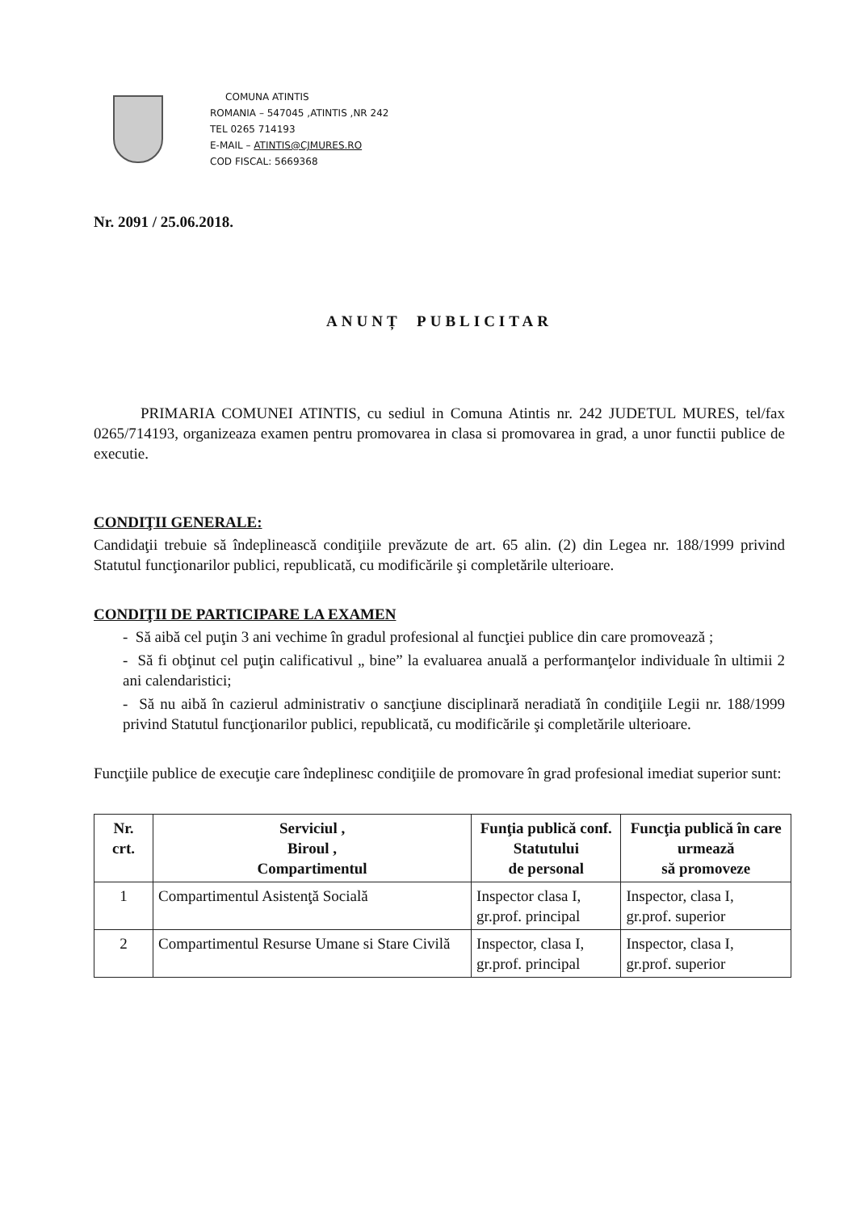COMUNA ATINTIS
ROMANIA – 547045 ,ATINTIS ,NR 242
TEL 0265 714193
E-MAIL – ATINTIS@CJMURES.RO
COD FISCAL: 5669368
Nr. 2091 / 25.06.2018.
ANUNȚ PUBLICITAR
PRIMARIA COMUNEI ATINTIS, cu sediul in Comuna Atintis nr. 242 JUDETUL MURES, tel/fax 0265/714193, organizeaza examen pentru promovarea in clasa si promovarea in grad, a unor functii publice de executie.
CONDIŢII GENERALE:
Candidaţii trebuie să îndeplinească condiţiile prevăzute de art. 65 alin. (2) din Legea nr. 188/1999 privind Statutul funcţionarilor publici, republicată, cu modificările şi completările ulterioare.
CONDIŢII DE PARTICIPARE LA EXAMEN
- Să aibă cel puţin 3 ani vechime în gradul profesional al funcţiei publice din care promovează ;
- Să fi obţinut cel puţin calificativul „ bine” la evaluarea anuală a performanţelor individuale în ultimii 2 ani calendaristici;
- Să nu aibă în cazierul administrativ o sancţiune disciplinară neradiată în condiţiile Legii nr. 188/1999 privind Statutul funcţionarilor publici, republicată, cu modificările şi completările ulterioare.
Funcţiile publice de execuţie care îndeplinesc condiţiile de promovare în grad profesional imediat superior sunt:
| Nr. crt. | Serviciul , Biroul , Compartimentul | Funţia publică conf. Statutului de personal | Funcţia publică în care urmează să promoveze |
| --- | --- | --- | --- |
| 1 | Compartimentul Asistenţă Socială | Inspector clasa I, gr.prof. principal | Inspector, clasa I, gr.prof. superior |
| 2 | Compartimentul Resurse Umane si Stare Civilă | Inspector, clasa I, gr.prof. principal | Inspector, clasa I, gr.prof. superior |